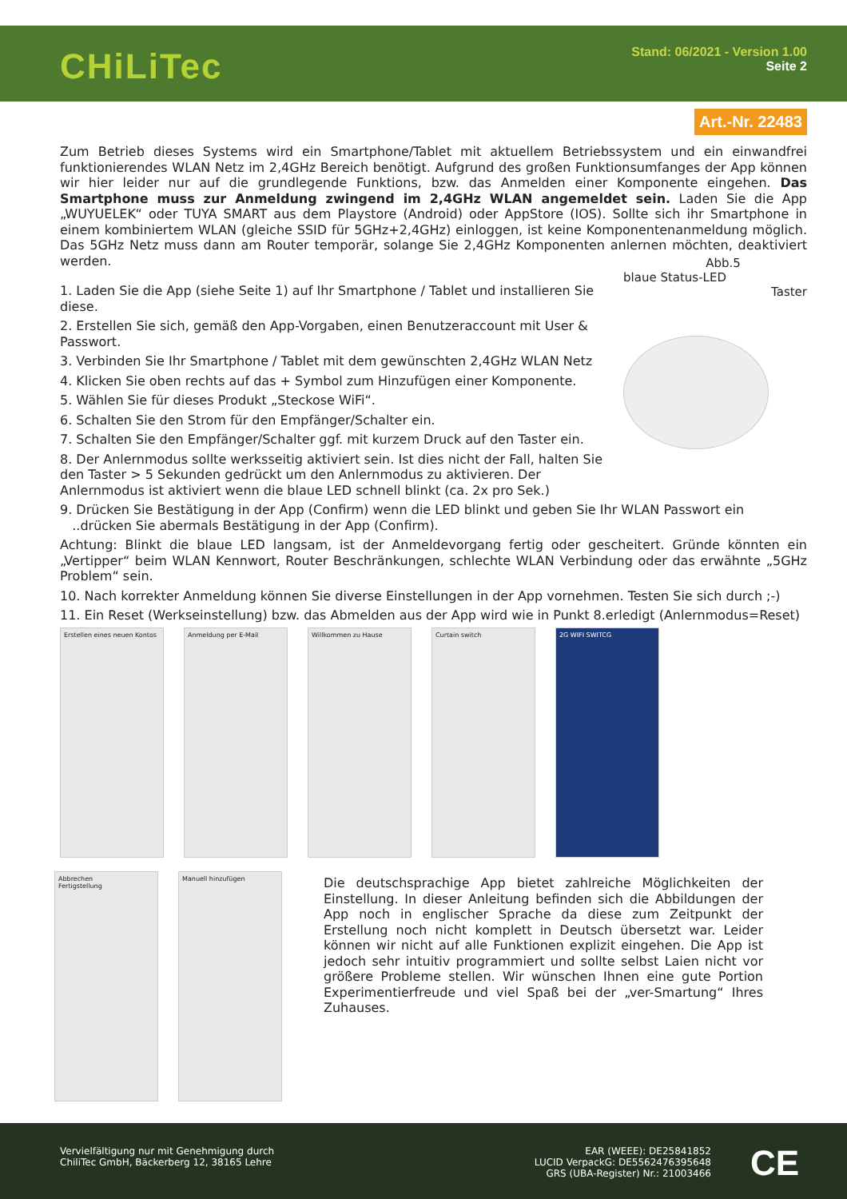CHiLiTec
Stand: 06/2021 - Version 1.00
Seite 2
Art.-Nr. 22483
Zum Betrieb dieses Systems wird ein Smartphone/Tablet mit aktuellem Betriebssystem und ein einwandfrei funktionierendes WLAN Netz im 2,4GHz Bereich benötigt. Aufgrund des großen Funktionsumfanges der App können wir hier leider nur auf die grundlegende Funktions, bzw. das Anmelden einer Komponente eingehen. Das Smartphone muss zur Anmeldung zwingend im 2,4GHz WLAN angemeldet sein. Laden Sie die App „WUYUELEK“ oder TUYA SMART aus dem Playstore (Android) oder AppStore (IOS). Sollte sich ihr Smartphone in einem kombiniertem WLAN (gleiche SSID für 5GHz+2,4GHz) einloggen, ist keine Komponentenanmeldung möglich. Das 5GHz Netz muss dann am Router temporär, solange Sie 2,4GHz Komponenten anlernen möchten, deaktiviert werden.
1. Laden Sie die App (siehe Seite 1) auf Ihr Smartphone / Tablet und installieren Sie diese.
2. Erstellen Sie sich, gemäß den App-Vorgaben, einen Benutzeraccount mit User & Passwort.
3. Verbinden Sie Ihr Smartphone / Tablet mit dem gewünschten 2,4GHz WLAN Netz
4. Klicken Sie oben rechts auf das + Symbol zum Hinzufügen einer Komponente.
5. Wählen Sie für dieses Produkt „Steckose WiFi“.
6. Schalten Sie den Strom für den Empfänger/Schalter ein.
7. Schalten Sie den Empfänger/Schalter ggf. mit kurzem Druck auf den Taster ein.
8. Der Anlernmodus sollte werksseitig aktiviert sein. Ist dies nicht der Fall, halten Sie den Taster > 5 Sekunden gedrückt um den Anlernmodus zu aktivieren. Der Anlernmodus ist aktiviert wenn die blaue LED schnell blinkt (ca. 2x pro Sek.)
9. Drücken Sie Bestätigung in der App (Confirm) wenn die LED blinkt und geben Sie Ihr WLAN Passwort ein
..drücken Sie abermals Bestätigung in der App (Confirm).
Achtung: Blinkt die blaue LED langsam, ist der Anmeldevorgang fertig oder gescheitert. Gründe könnten ein „Vertipper“ beim WLAN Kennwort, Router Beschränkungen, schlechte WLAN Verbindung oder das erwähnte „5GHz Problem“ sein.
10. Nach korrekter Anmeldung können Sie diverse Einstellungen in der App vornehmen. Testen Sie sich durch ;-)
11. Ein Reset (Werkseinstellung) bzw. das Abmelden aus der App wird wie in Punkt 8.erledigt (Anlernmodus=Reset)
Abb.5
blaue Status-LED
Taster
Erstellen eines neuen Kontos
Anmeldung per E-Mail Willkommen zu Hause Curtain switch 2G WIFI SWITCG
Abbrechen
Fertigstellung
Manuell hinzufügen
Die deutschsprachige App bietet zahlreiche Möglichkeiten der Einstellung. In dieser Anleitung befinden sich die Abbildungen der App noch in englischer Sprache da diese zum Zeitpunkt der Erstellung noch nicht komplett in Deutsch übersetzt war. Leider können wir nicht auf alle Funktionen explizit eingehen. Die App ist jedoch sehr intuitiv programmiert und sollte selbst Laien nicht vor größere Probleme stellen. Wir wünschen Ihnen eine gute Portion Experimentierfreude und viel Spaß bei der „ver-Smartung“ Ihres Zuhauses.
Vervielfältigung nur mit Genehmigung durch
ChiliTec GmbH, Bäckerberg 12, 38165 Lehre
EAR (WEEE): DE25841852
LUCID VerpackG: DE5562476395648
GRS (UBA-Register) Nr.: 21003466
CE